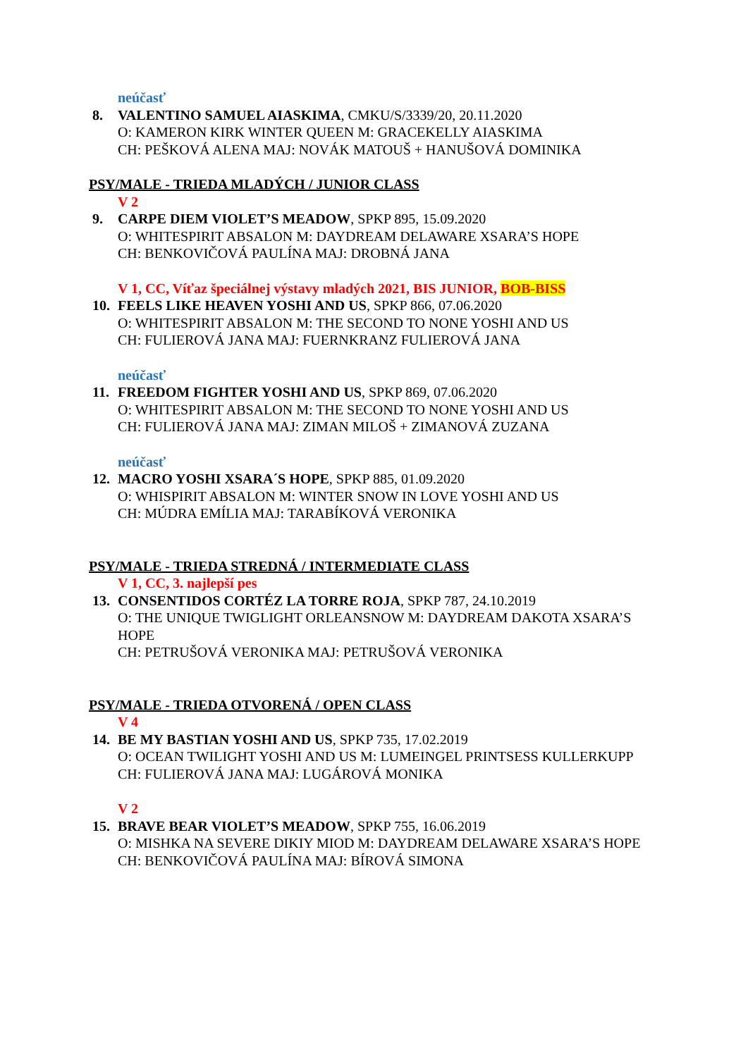neúčasť
8. VALENTINO SAMUEL AIASKIMA, CMKU/S/3339/20, 20.11.2020
O: KAMERON KIRK WINTER QUEEN M: GRACEKELLY AIASKIMA
CH: PEŠKOVÁ ALENA MAJ: NOVÁK MATOUŠ + HANUŠOVÁ DOMINIKA
PSY/MALE - TRIEDA MLADÝCH / JUNIOR CLASS
V 2
9. CARPE DIEM VIOLET’S MEADOW, SPKP 895, 15.09.2020
O: WHITESPIRIT ABSALON M: DAYDREAM DELAWARE XSARA’S HOPE
CH: BENKOVIČOVÁ PAULÍNA MAJ: DROBNÁ JANA
V 1, CC, Víťaz špeciálnej výstavy mladých 2021, BIS JUNIOR, BOB-BISS
10. FEELS LIKE HEAVEN YOSHI AND US, SPKP 866, 07.06.2020
O: WHITESPIRIT ABSALON M: THE SECOND TO NONE YOSHI AND US
CH: FULIEROVÁ JANA MAJ: FUERNKRANZ FULIEROVÁ JANA
neúčasť
11. FREEDOM FIGHTER YOSHI AND US, SPKP 869, 07.06.2020
O: WHITESPIRIT ABSALON M: THE SECOND TO NONE YOSHI AND US
CH: FULIEROVÁ JANA MAJ: ZIMAN MILOŠ + ZIMANOVÁ ZUZANA
neúčasť
12. MACRO YOSHI XSARA´S HOPE, SPKP 885, 01.09.2020
O: WHISPIRIT ABSALON M: WINTER SNOW IN LOVE YOSHI AND US
CH: MÚDRA EMÍLIA MAJ: TARABÍKOVÁ VERONIKA
PSY/MALE - TRIEDA STREDNÁ / INTERMEDIATE CLASS
V 1, CC, 3. najlepší pes
13. CONSENTIDOS CORTÉZ LA TORRE ROJA, SPKP 787, 24.10.2019
O: THE UNIQUE TWIGLIGHT ORLEANSNOW M: DAYDREAM DAKOTA XSARA’S HOPE
CH: PETRUŠOVÁ VERONIKA MAJ: PETRUŠOVÁ VERONIKA
PSY/MALE - TRIEDA OTVORENÁ / OPEN CLASS
V 4
14. BE MY BASTIAN YOSHI AND US, SPKP 735, 17.02.2019
O: OCEAN TWILIGHT YOSHI AND US M: LUMEINGEL PRINTSESS KULLERKUPP
CH: FULIEROVÁ JANA MAJ: LUGÁROVÁ MONIKA
V 2
15. BRAVE BEAR VIOLET’S MEADOW, SPKP 755, 16.06.2019
O: MISHKA NA SEVERE DIKIY MIOD M: DAYDREAM DELAWARE XSARA’S HOPE
CH: BENKOVIČOVÁ PAULÍNA MAJ: BÍROVÁ SIMONA